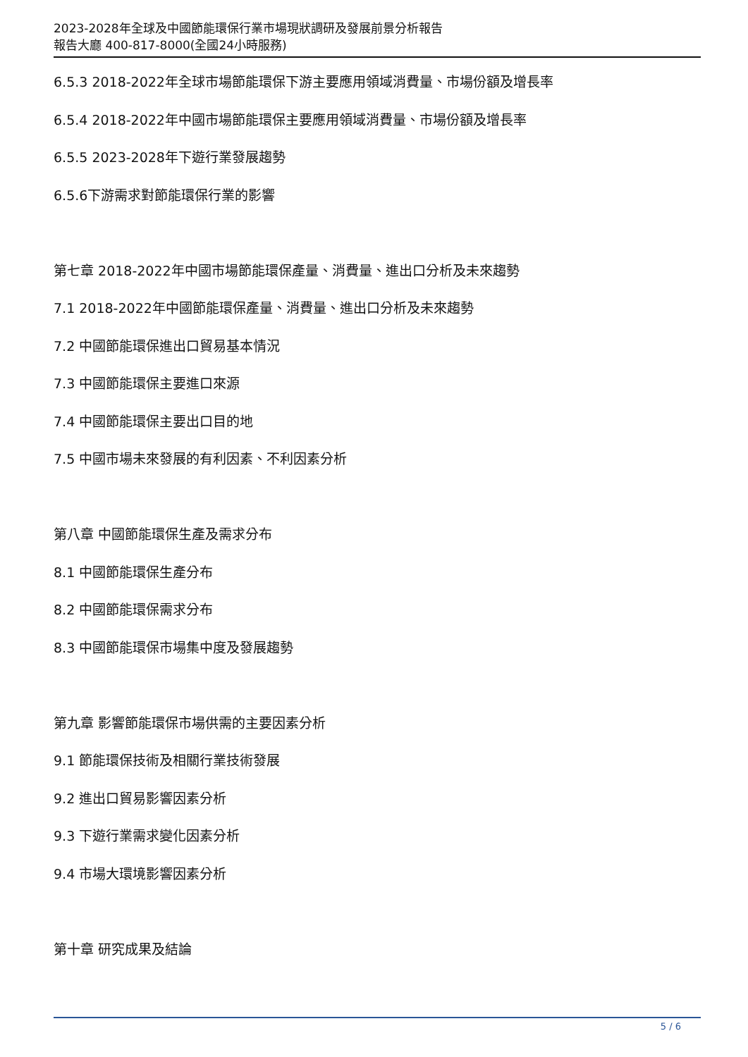2023-2028年全球及中國節能環保行業市場現狀調研及發展前景分析報告
報告大廳 400-817-8000(全國24小時服務)
6.5.3 2018-2022年全球市場節能環保下游主要應用領域消費量、市場份額及增長率
6.5.4 2018-2022年中國市場節能環保主要應用領域消費量、市場份額及增長率
6.5.5 2023-2028年下遊行業發展趨勢
6.5.6下游需求對節能環保行業的影響
第七章 2018-2022年中國市場節能環保產量、消費量、進出口分析及未來趨勢
7.1 2018-2022年中國節能環保產量、消費量、進出口分析及未來趨勢
7.2 中國節能環保進出口貿易基本情況
7.3 中國節能環保主要進口來源
7.4 中國節能環保主要出口目的地
7.5 中國市場未來發展的有利因素、不利因素分析
第八章 中國節能環保生產及需求分布
8.1 中國節能環保生產分布
8.2 中國節能環保需求分布
8.3 中國節能環保市場集中度及發展趨勢
第九章 影響節能環保市場供需的主要因素分析
9.1 節能環保技術及相關行業技術發展
9.2 進出口貿易影響因素分析
9.3 下遊行業需求變化因素分析
9.4 市場大環境影響因素分析
第十章 研究成果及結論
5 / 6